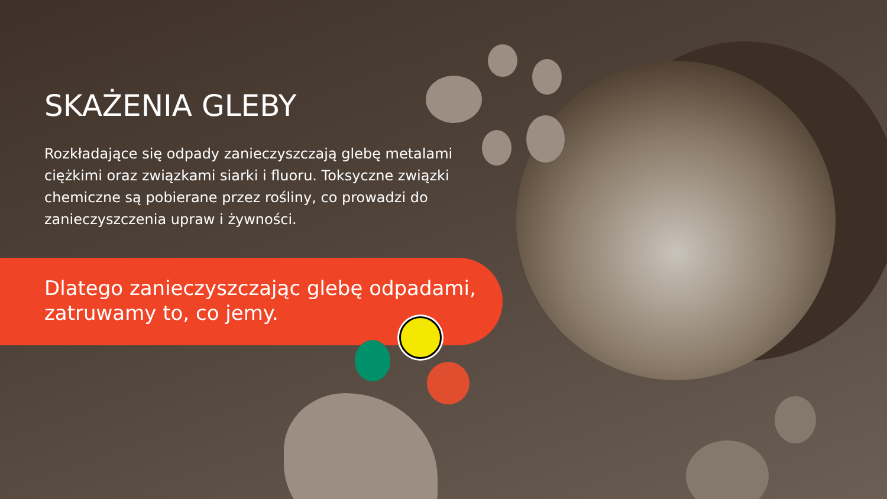SKAŻENIA GLEBY
Rozkładające się odpady zanieczyszczają glebę metalami ciężkimi oraz związkami siarki i fluoru. Toksyczne związki chemiczne są pobierane przez rośliny, co prowadzi do zanieczyszczenia upraw i żywności.
Dlatego zanieczyszczając glebę odpadami, zatruwamy to, co jemy.